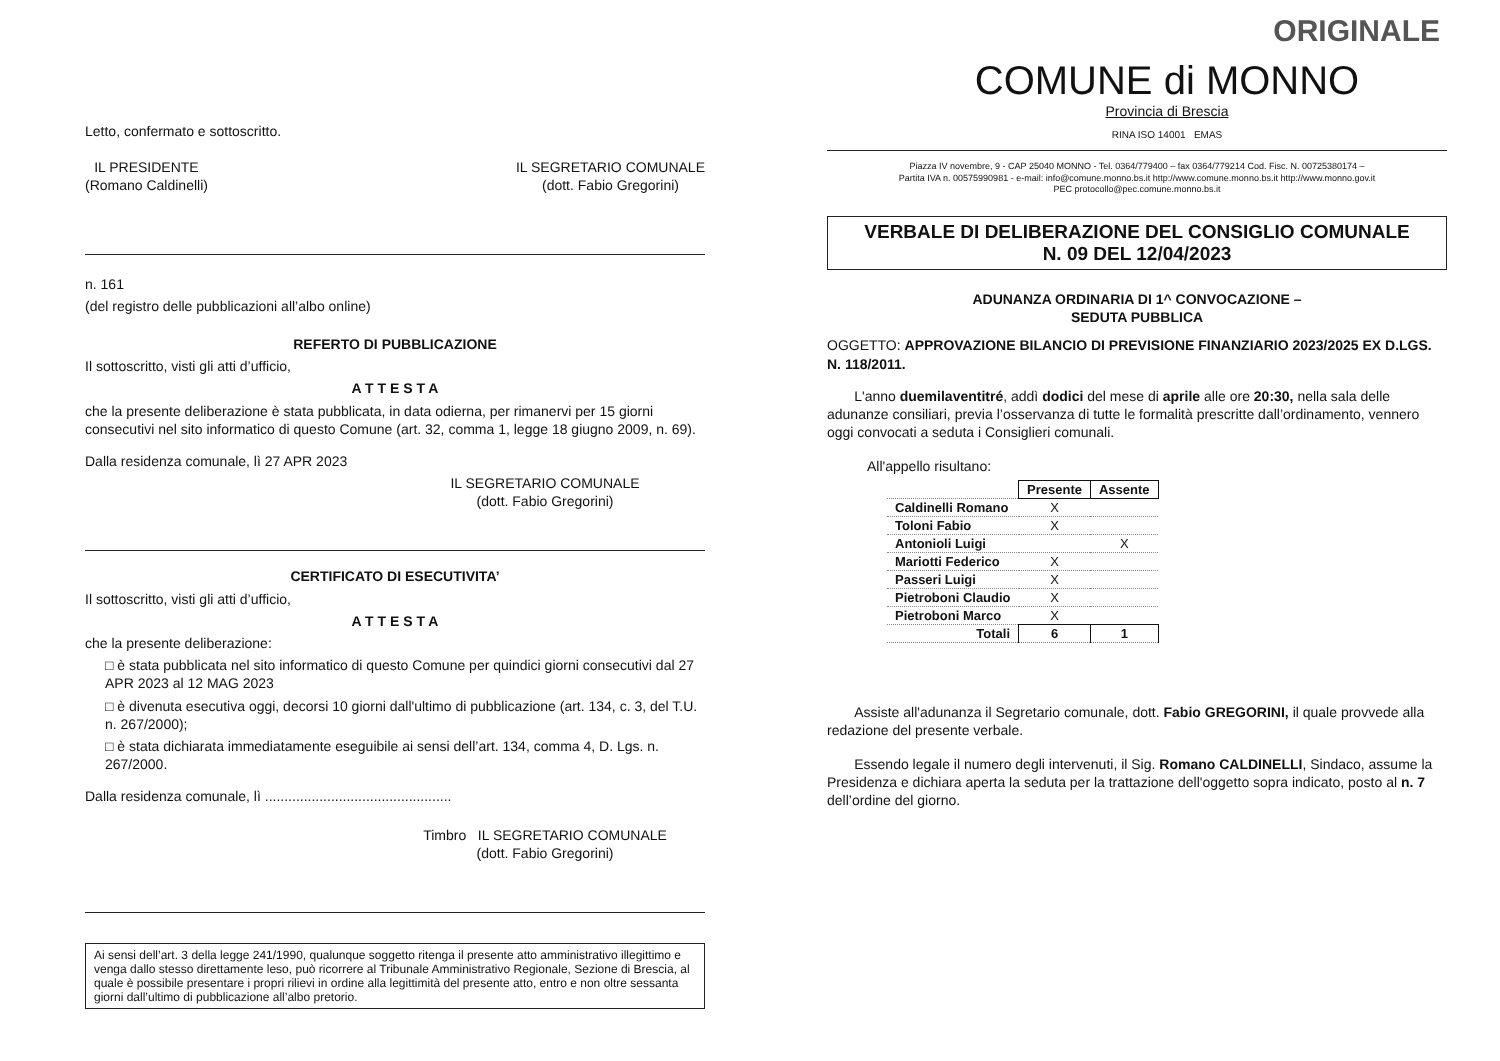ORIGINALE
Letto, confermato e sottoscritto.
IL PRESIDENTE
(Romano Caldinelli)
IL SEGRETARIO COMUNALE
(dott. Fabio Gregorini)
n. 161
(del registro delle pubblicazioni all’albo online)
REFERTO DI PUBBLICAZIONE
Il sottoscritto, visti gli atti d’ufficio,
A T T E S T A
che la presente deliberazione è stata pubblicata, in data odierna, per rimanervi per 15 giorni consecutivi nel sito informatico di questo Comune (art. 32, comma 1, legge 18 giugno 2009, n. 69).
Dalla residenza comunale, lì 27 APR 2023
IL SEGRETARIO COMUNALE
(dott. Fabio Gregorini)
CERTIFICATO DI ESECUTIVITA’
Il sottoscritto, visti gli atti d’ufficio,
A T T E S T A
che la presente deliberazione:
□ è stata pubblicata nel sito informatico di questo Comune per quindici giorni consecutivi dal 27 APR 2023 al 12 MAG 2023
□ è divenuta esecutiva oggi, decorsi 10 giorni dall'ultimo di pubblicazione (art. 134, c. 3, del T.U. n. 267/2000);
□ è stata dichiarata immediatamente eseguibile ai sensi dell’art. 134, comma 4, D. Lgs. n. 267/2000.
Dalla residenza comunale, lì ................................................
Timbro IL SEGRETARIO COMUNALE
(dott. Fabio Gregorini)
Ai sensi dell’art. 3 della legge 241/1990, qualunque soggetto ritenga il presente atto amministrativo illegittimo e venga dallo stesso direttamente leso, può ricorrere al Tribunale Amministrativo Regionale, Sezione di Brescia, al quale è possibile presentare i propri rilievi in ordine alla legittimità del presente atto, entro e non oltre sessanta giorni dall’ultimo di pubblicazione all’albo pretorio.
COMUNE di MONNO
Provincia di Brescia
RINA ISO 14001 EMAS
Piazza IV novembre, 9 - CAP 25040 MONNO - Tel. 0364/779400 – fax 0364/779214 Cod. Fisc. N. 00725380174 –
Partita IVA n. 00575990981 - e-mail: info@comune.monno.bs.it http://www.comune.monno.bs.it http://www.monno.gov.it
PEC protocollo@pec.comune.monno.bs.it
VERBALE DI DELIBERAZIONE DEL CONSIGLIO COMUNALE
N. 09 DEL 12/04/2023
ADUNANZA ORDINARIA DI 1^ CONVOCAZIONE –
SEDUTA PUBBLICA
OGGETTO: APPROVAZIONE BILANCIO DI PREVISIONE FINANZIARIO 2023/2025 EX D.LGS. N. 118/2011.
L'anno duemilaventitré, addì dodici del mese di aprile alle ore 20:30, nella sala delle adunanze consiliari, previa l’osservanza di tutte le formalità prescritte dall’ordinamento, vennero oggi convocati a seduta i Consiglieri comunali.
All'appello risultano:
| | Presente | Assente |
| Caldinelli Romano | X | |
| Toloni Fabio | X | |
| Antonioli Luigi | | X |
| Mariotti Federico | X | |
| Passeri Luigi | X | |
| Pietroboni Claudio | X | |
| Pietroboni Marco | X | |
| Totali | 6 | 1 |
Assiste all'adunanza il Segretario comunale, dott. Fabio GREGORINI, il quale provvede alla redazione del presente verbale.
Essendo legale il numero degli intervenuti, il Sig. Romano CALDINELLI, Sindaco, assume la Presidenza e dichiara aperta la seduta per la trattazione dell'oggetto sopra indicato, posto al n. 7 dell’ordine del giorno.